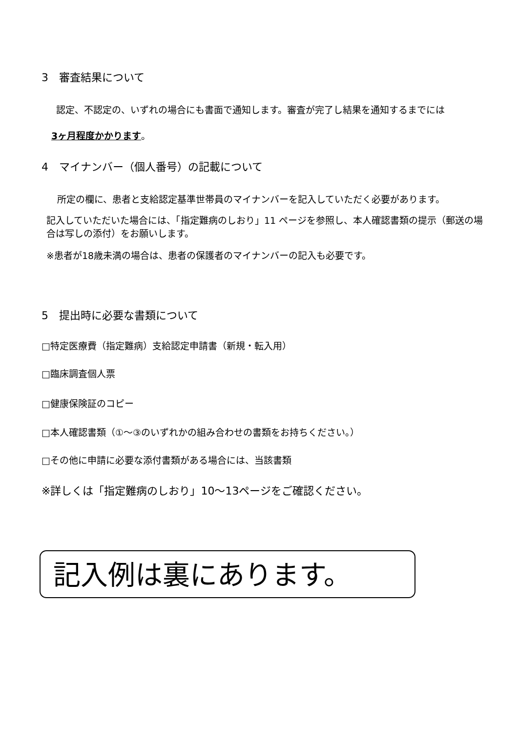3　審査結果について
認定、不認定の、いずれの場合にも書面で通知します。審査が完了し結果を通知するまでには
3ヶ月程度かかります。
4　マイナンバー（個人番号）の記載について
所定の欄に、患者と支給認定基準世帯員のマイナンバーを記入していただく必要があります。
記入していただいた場合には、「指定難病のしおり」11 ページを参照し、本人確認書類の提示（郵送の場合は写しの添付）をお願いします。
※患者が18歳未満の場合は、患者の保護者のマイナンバーの記入も必要です。
5　提出時に必要な書類について
□特定医療費（指定難病）支給認定申請書（新規・転入用）
□臨床調査個人票
□健康保険証のコピー
□本人確認書類（①～③のいずれかの組み合わせの書類をお持ちください。）
□その他に申請に必要な添付書類がある場合には、当該書類
※詳しくは「指定難病のしおり」10～13ページをご確認ください。
記入例は裏にあります。